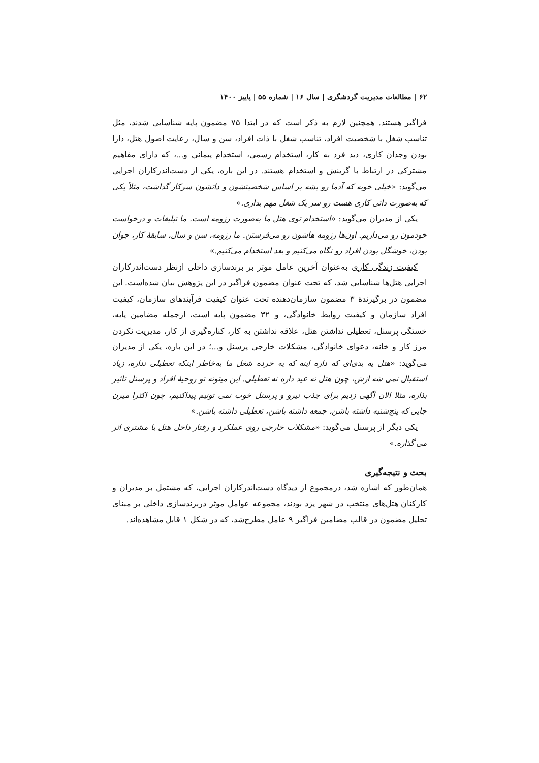۶۲ | مطالعات مدیریت گردشگری | سال ۱۶ | شماره ۵۵ | پاییز ۱۴۰۰
فراگیر هستند. همچنین لازم به ذکر است که در ابتدا ۷۵ مضمون پایه شناسایی شدند، مثل تناسب شغل با شخصیت افراد، تناسب شغل با ذات افراد، سن و سال، رعایت اصول هتل، دارا بودن وجدان کاری، دید فرد به کار، استخدام رسمی، استخدام پیمانی و...، که دارای مفاهیم مشترکی در ارتباط با گزینش و استخدام هستند. در این باره، یکی از دست‌اندرکاران اجرایی می‌گوید: «خیلی خوبه که آدما رو بشه بر اساس شخصیتشون و ذاتشون سرکار گذاشت، مثلاً یکی که به‌صورت ذاتی کاری هست رو سر یک شغل مهم بذاری.»
یکی از مدیران می‌گوید: «استخدام توی هتل ما به‌صورت رزومه است. ما تبلیغات و درخواست خودمون رو می‌ذاریم. اون‌ها رزومه هاشون رو می‌فرستن. ما رزومه، سن و سال، سابقهٔ کار، جوان بودن، خوشگل بودن افراد رو نگاه می‌کنیم و بعد استخدام می‌کنیم.»
کیفیت زندگی کاری به‌عنوان آخرین عامل موثر بر برندسازی داخلی ازنظر دست‌اندرکاران اجرایی هتل‌ها شناسایی شد، که تحت عنوان مضمون فراگیر در این پژوهش بیان شده‌است. این مضمون در برگیرندهٔ ۳ مضمون سازمان‌دهنده تحت عنوان کیفیت فرآیندهای سازمان، کیفیت افراد سازمان و کیفیت روابط خانوادگی، و ۳۲ مضمون پایه است، ازجمله مضامین پایه، خستگی پرسنل، تعطیلی نداشتن هتل، علاقه نداشتن به کار، کناره‌گیری از کار، مدیریت نکردن مرز کار و خانه، دعوای خانوادگی، مشکلات خارجی پرسنل و...؛ در این باره، یکی از مدیران می‌گوید: «هتل یه بدی‌ای که داره اینه که یه خرده شغل ما به‌خاطر اینکه تعطیلی نداره، زیاد استقبال نمی شه ازش، چون هتل نه عید داره نه تعطیلی. این میتونه تو روحیهٔ افراد و پرسنل تاثیر بذاره، مثلا الان آگهی زدیم برای جذب نیرو و پرسنل خوب نمی تونیم پیداکنیم، چون اکثرا میرن جایی که پنج‌شنبه داشته باشن، جمعه داشته باشن، تعطیلی داشته باشن.»
یکی دیگر از پرسنل می‌گوید: «مشکلات خارجی روی عملکرد و رفتار داخل هتل با مشتری اثر می گذاره.»
بحث و نتیجه‌گیری
همان‌طور که اشاره شد، درمجموع از دیدگاه دست‌اندرکاران اجرایی، که مشتمل بر مدیران و کارکنان هتل‌های منتخب در شهر یزد بودند، مجموعه عوامل موثر دربرندسازی داخلی بر مبنای تحلیل مضمون در قالب مضامین فراگیر ۹ عامل مطرح‌شد، که در شکل ۱ قابل مشاهده‌اند.